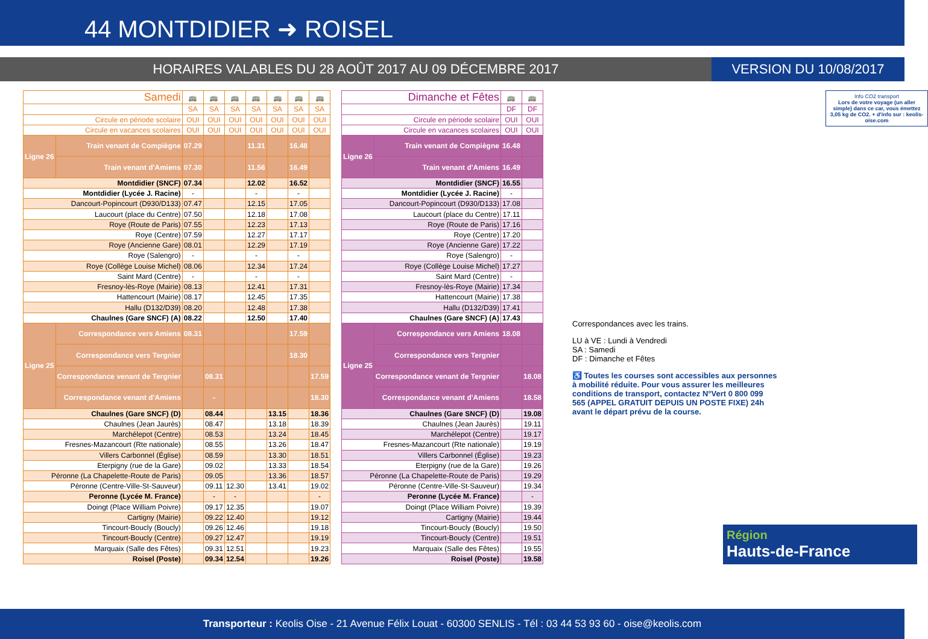44 MONTDIDIER ➜ ROISEL
HORAIRES VALABLES DU 28 AOÛT 2017 AU 09 DÉCEMBRE 2017
VERSION DU 10/08/2017
| Samedi | | 🚌 | 🚌 | 🚌 | 🚌 | 🚌 | 🚌 | 🚌 |
| --- | --- | --- | --- | --- | --- | --- | --- | --- |
| | | SA | SA | SA | SA | SA | SA | SA |
| Circule en période scolaire | | OUI | OUI | OUI | OUI | OUI | OUI | OUI |
| Circule en vacances scolaires | | OUI | OUI | OUI | OUI | OUI | OUI | OUI |
| Ligne 26 | Train venant de Compiègne | 07.29 | | | 11.31 | | 16.48 | |
| | Train venant d'Amiens | 07.30 | | | 11.56 | | 16.49 | |
| Montdidier (SNCF) | | 07.34 | | | 12.02 | | 16.52 | |
| Montdidier (Lycée J. Racine) | | - | | | - | | - | |
| Dancourt-Popincourt (D930/D133) | | 07.47 | | | 12.15 | | 17.05 | |
| Laucourt (place du Centre) | | 07.50 | | | 12.18 | | 17.08 | |
| Roye (Route de Paris) | | 07.55 | | | 12.23 | | 17.13 | |
| Roye (Centre) | | 07.59 | | | 12.27 | | 17.17 | |
| Roye (Ancienne Gare) | | 08.01 | | | 12.29 | | 17.19 | |
| Roye (Salengro) | | - | | | - | | - | |
| Roye (Collège Louise Michel) | | 08.06 | | | 12.34 | | 17.24 | |
| Saint Mard (Centre) | | - | | | - | | - | |
| Fresnoy-lès-Roye (Mairie) | | 08.13 | | | 12.41 | | 17.31 | |
| Hattencourt (Mairie) | | 08.17 | | | 12.45 | | 17.35 | |
| Hallu (D132/D39) | | 08.20 | | | 12.48 | | 17.38 | |
| Chaulnes (Gare SNCF) (A) | | 08.22 | | | 12.50 | | 17.40 | |
| Ligne 25 | Correspondance vers Amiens | 08.31 | | | | | 17.59 | |
| | Correspondance vers Tergnier | | | | | | 18.30 | |
| | Correspondance venant de Tergnier | | 08.31 | | | | | 17.59 |
| | Correspondance venant d'Amiens | | - | | | | | 18.30 |
| Chaulnes (Gare SNCF) (D) | | | 08.44 | | | 13.15 | | 18.36 |
| Chaulnes (Jean Jaurès) | | | 08.47 | | | 13.18 | | 18.39 |
| Marchélepot (Centre) | | | 08.53 | | | 13.24 | | 18.45 |
| Fresnes-Mazancourt (Rte nationale) | | | 08.55 | | | 13.26 | | 18.47 |
| Villers Carbonnel (Église) | | | 08.59 | | | 13.30 | | 18.51 |
| Eterpigny (rue de la Gare) | | | 09.02 | | | 13.33 | | 18.54 |
| Péronne (La Chapelette-Route de Paris) | | | 09.05 | | | 13.36 | | 18.57 |
| Péronne (Centre-Ville-St-Sauveur) | | | 09.11 | 12.30 | | 13.41 | | 19.02 |
| Peronne (Lycée M. France) | | | - | - | | | | - |
| Doingt (Place William Poivre) | | | 09.17 | 12.35 | | | | 19.07 |
| Cartigny (Mairie) | | | 09.22 | 12.40 | | | | 19.12 |
| Tincourt-Boucly (Boucly) | | | 09.26 | 12.46 | | | | 19.18 |
| Tincourt-Boucly (Centre) | | | 09.27 | 12.47 | | | | 19.19 |
| Marquaix (Salle des Fêtes) | | | 09.31 | 12.51 | | | | 19.23 |
| Roisel (Poste) | | | 09.34 | 12.54 | | | | 19.26 |
| Dimanche et Fêtes | | 🚌 | 🚌 |
| --- | --- | --- | --- |
| | | DF | DF |
| Circule en période scolaire | | OUI | OUI |
| Circule en vacances scolaires | | OUI | OUI |
| Ligne 26 | Train venant de Compiègne | 16.48 | |
| | Train venant d'Amiens | 16.49 | |
| Montdidier (SNCF) | | 16.55 | |
| Montdidier (Lycée J. Racine) | | - | |
| Dancourt-Popincourt (D930/D133) | | 17.08 | |
| Laucourt (place du Centre) | | 17.11 | |
| Roye (Route de Paris) | | 17.16 | |
| Roye (Centre) | | 17.20 | |
| Roye (Ancienne Gare) | | 17.22 | |
| Roye (Salengro) | | - | |
| Roye (Collège Louise Michel) | | 17.27 | |
| Saint Mard (Centre) | | - | |
| Fresnoy-lès-Roye (Mairie) | | 17.34 | |
| Hattencourt (Mairie) | | 17.38 | |
| Hallu (D132/D39) | | 17.41 | |
| Chaulnes (Gare SNCF) (A) | | 17.43 | |
| Ligne 25 | Correspondance vers Amiens | 18.08 | |
| | Correspondance vers Tergnier | | |
| | Correspondance venant de Tergnier | | 18.08 |
| | Correspondance venant d'Amiens | | 18.58 |
| Chaulnes (Gare SNCF) (D) | | | 19.08 |
| Chaulnes (Jean Jaurès) | | | 19.11 |
| Marchélepot (Centre) | | | 19.17 |
| Fresnes-Mazancourt (Rte nationale) | | | 19.19 |
| Villers Carbonnel (Église) | | | 19.23 |
| Eterpigny (rue de la Gare) | | | 19.26 |
| Péronne (La Chapelette-Route de Paris) | | | 19.29 |
| Péronne (Centre-Ville-St-Sauveur) | | | 19.34 |
| Peronne (Lycée M. France) | | | - |
| Doingt (Place William Poivre) | | | 19.39 |
| Cartigny (Mairie) | | | 19.44 |
| Tincourt-Boucly (Boucly) | | | 19.50 |
| Tincourt-Boucly (Centre) | | | 19.51 |
| Marquaix (Salle des Fêtes) | | | 19.55 |
| Roisel (Poste) | | | 19.58 |
Info CO2 transport
Lors de votre voyage (un aller simple) dans ce car, vous émettez 3,05 kg de CO2. + d'info sur : keolis-oise.com
Correspondances avec les trains.
LU à VE : Lundi à Vendredi
SA : Samedi
DF : Dimanche et Fêtes
♿ Toutes les courses sont accessibles aux personnes à mobilité réduite. Pour vous assurer les meilleures conditions de transport, contactez N°Vert 0 800 099 565 (APPEL GRATUIT DEPUIS UN POSTE FIXE) 24h avant le départ prévu de la course.
Région
Hauts-de-France
Transporteur : Keolis Oise - 21 Avenue Félix Louat - 60300 SENLIS - Tél : 03 44 53 93 60 - oise@keolis.com